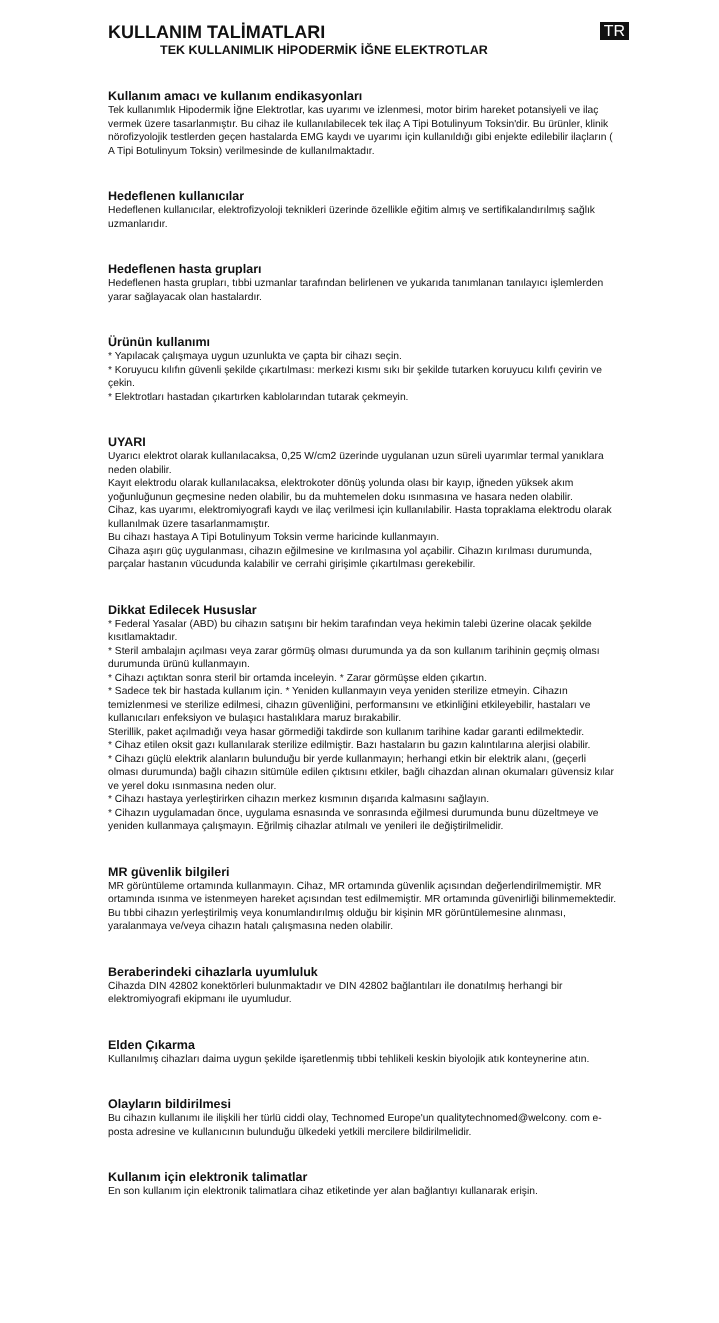KULLANIM TALİMATLARI TR
TEK KULLANIMLIK HİPODERMİK İĞNE ELEKTROTLAR
Kullanım amacı ve kullanım endikasyonları
Tek kullanımlık Hipodermik İğne Elektrotlar, kas uyarımı ve izlenmesi, motor birim hareket potansiyeli ve ilaç vermek üzere tasarlanmıştır. Bu cihaz ile kullanılabilecek tek ilaç A Tipi Botulinyum Toksin'dir. Bu ürünler, klinik nörofizyolojik testlerden geçen hastalarda EMG kaydı ve uyarımı için kullanıldığı gibi enjekte edilebilir ilaçların ( A Tipi Botulinyum Toksin) verilmesinde de kullanılmaktadır.
Hedeflenen kullanıcılar
Hedeflenen kullanıcılar, elektrofizyoloji teknikleri üzerinde özellikle eğitim almış ve sertifikalandırılmış sağlık uzmanlarıdır.
Hedeflenen hasta grupları
Hedeflenen hasta grupları, tıbbi uzmanlar tarafından belirlenen ve yukarıda tanımlanan tanılayıcı işlemlerden yarar sağlayacak olan hastalardır.
Ürünün kullanımı
* Yapılacak çalışmaya uygun uzunlukta ve çapta bir cihazı seçin.
* Koruyucu kılıfın güvenli şekilde çıkartılması: merkezi kısmı sıkı bir şekilde tutarken koruyucu kılıfı çevirin ve çekin.
* Elektrotları hastadan çıkartırken kablolarından tutarak çekmeyin.
UYARI
Uyarıcı elektrot olarak kullanılacaksa, 0,25 W/cm2 üzerinde uygulanan uzun süreli uyarımlar termal yanıklara neden olabilir.
Kayıt elektrodu olarak kullanılacaksa, elektrokoter dönüş yolunda olası bir kayıp, iğneden yüksek akım yoğunluğunun geçmesine neden olabilir, bu da muhtemelen doku ısınmasına ve hasara neden olabilir.
Cihaz, kas uyarımı, elektromiyografi kaydı ve ilaç verilmesi için kullanılabilir. Hasta topraklama elektrodu olarak kullanılmak üzere tasarlanmamıştır.
Bu cihazı hastaya A Tipi Botulinyum Toksin verme haricinde kullanmayın.
Cihaza aşırı güç uygulanması, cihazın eğilmesine ve kırılmasına yol açabilir. Cihazın kırılması durumunda, parçalar hastanın vücudunda kalabilir ve cerrahi girişimle çıkartılması gerekebilir.
Dikkat Edilecek Hususlar
* Federal Yasalar (ABD) bu cihazın satışını bir hekim tarafından veya hekimin talebi üzerine olacak şekilde kısıtlamaktadır.
* Steril ambalajın açılması veya zarar görmüş olması durumunda ya da son kullanım tarihinin geçmiş olması durumunda ürünü kullanmayın.
* Cihazı açtıktan sonra steril bir ortamda inceleyin. * Zarar görmüşse elden çıkartın.
* Sadece tek bir hastada kullanım için. * Yeniden kullanmayın veya yeniden sterilize etmeyin. Cihazın temizlenmesi ve sterilize edilmesi, cihazın güvenliğini, performansını ve etkinliğini etkileyebilir, hastaları ve kullanıcıları enfeksiyon ve bulaşıcı hastalıklara maruz bırakabilir.
Sterillik, paket açılmadığı veya hasar görmediği takdirde son kullanım tarihine kadar garanti edilmektedir.
* Cihaz etilen oksit gazı kullanılarak sterilize edilmiştir. Bazı hastaların bu gazın kalıntılarına alerjisi olabilir.
* Cihazı güçlü elektrik alanların bulunduğu bir yerde kullanmayın; herhangi etkin bir elektrik alanı, (geçerli olması durumunda) bağlı cihazın sitümüle edilen çıktısını etkiler, bağlı cihazdan alınan okumaları güvensiz kılar ve yerel doku ısınmasına neden olur.
* Cihazı hastaya yerleştirirken cihazın merkez kısmının dışarıda kalmasını sağlayın.
* Cihazın uygulamadan önce, uygulama esnasında ve sonrasında eğilmesi durumunda bunu düzeltmeye ve yeniden kullanmaya çalışmayın. Eğrilmiş cihazlar atılmalı ve yenileri ile değiştirilmelidir.
MR güvenlik bilgileri
MR görüntüleme ortamında kullanmayın. Cihaz, MR ortamında güvenlik açısından değerlendirilmemiştir. MR ortamında ısınma ve istenmeyen hareket açısından test edilmemiştir. MR ortamında güvenirliği bilinmemektedir. Bu tıbbi cihazın yerleştirilmiş veya konumlandırılmış olduğu bir kişinin MR görüntülemesine alınması, yaralanmaya ve/veya cihazın hatalı çalışmasına neden olabilir.
Beraberindeki cihazlarla uyumluluk
Cihazda DIN 42802 konektörleri bulunmaktadır ve DIN 42802 bağlantıları ile donatılmış herhangi bir elektromiyografi ekipmanı ile uyumludur.
Elden Çıkarma
Kullanılmış cihazları daima uygun şekilde işaretlenmiş tıbbi tehlikeli keskin biyolojik atık konteynerine atın.
Olayların bildirilmesi
Bu cihazın kullanımı ile ilişkili her türlü ciddi olay, Technomed Europe'un qualitytechnomed@welcony. com e-posta adresine ve kullanıcının bulunduğu ülkedeki yetkili mercilere bildirilmelidir.
Kullanım için elektronik talimatlar
En son kullanım için elektronik talimatlara cihaz etiketinde yer alan bağlantıyı kullanarak erişin.